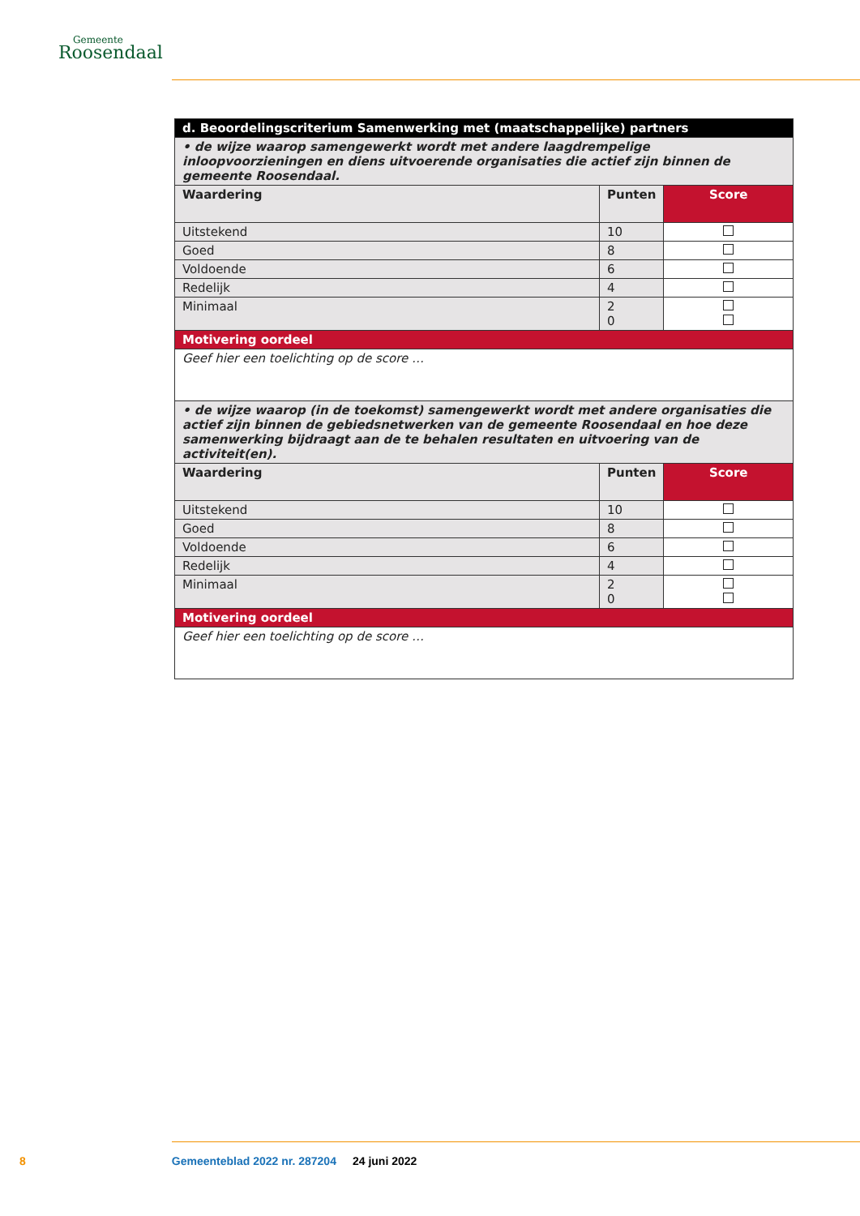Gemeente
Roosendaal
| d. Beoordelingscriterium Samenwerking met (maatschappelijke) partners | | |
| • de wijze waarop samengewerkt wordt met andere laagdrempelige inloopvoorzieningen en diens uitvoerende organisaties die actief zijn binnen de gemeente Roosendaal. | | |
| Waardering | Punten | Score |
| Uitstekend | 10 | |
| Goed | 8 | |
| Voldoende | 6 | |
| Redelijk | 4 | |
| Minimaal | 2 0 | |
| Motivering oordeel | | |
| Geef hier een toelichting op de score … | | |
| • de wijze waarop (in de toekomst) samengewerkt wordt met andere organisaties die actief zijn binnen de gebiedsnetwerken van de gemeente Roosendaal en hoe deze samenwerking bijdraagt aan de te behalen resultaten en uitvoering van de activiteit(en). | | |
| Waardering | Punten | Score |
| Uitstekend | 10 | |
| Goed | 8 | |
| Voldoende | 6 | |
| Redelijk | 4 | |
| Minimaal | 2 0 | |
| Motivering oordeel | | |
| Geef hier een toelichting op de score … | | |
8 Gemeenteblad 2022 nr. 287204 24 juni 2022